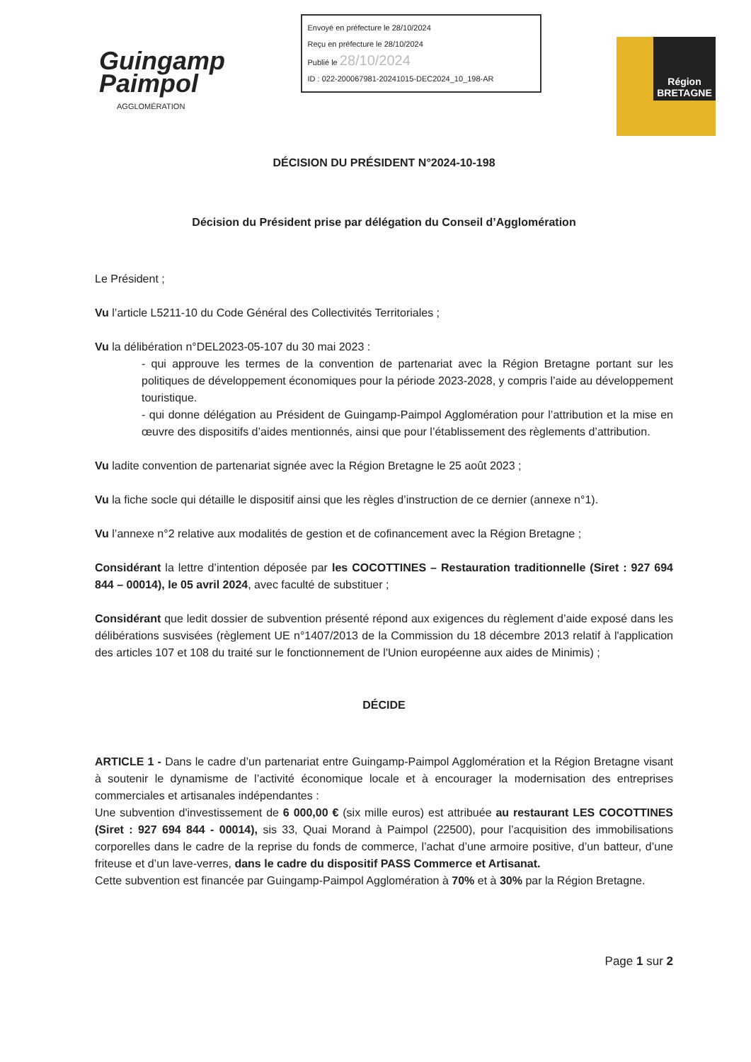Guingamp
Paimpol
AGGLOMÉRATION
Envoyé en préfecture le 28/10/2024
Reçu en préfecture le 28/10/2024
Publié le 28/10/2024
ID : 022-200067981-20241015-DEC2024_10_198-AR
Région
BRETAGNE
DÉCISION DU PRÉSIDENT N°2024-10-198
Décision du Président prise par délégation du Conseil d’Agglomération
Le Président ;
Vu l’article L5211-10 du Code Général des Collectivités Territoriales ;
Vu la délibération n°DEL2023-05-107 du 30 mai 2023 :
- qui approuve les termes de la convention de partenariat avec la Région Bretagne portant sur les politiques de développement économiques pour la période 2023-2028, y compris l’aide au développement touristique.
- qui donne délégation au Président de Guingamp-Paimpol Agglomération pour l’attribution et la mise en œuvre des dispositifs d’aides mentionnés, ainsi que pour l’établissement des règlements d’attribution.
Vu ladite convention de partenariat signée avec la Région Bretagne le 25 août 2023 ;
Vu la fiche socle qui détaille le dispositif ainsi que les règles d’instruction de ce dernier (annexe n°1).
Vu l’annexe n°2 relative aux modalités de gestion et de cofinancement avec la Région Bretagne ;
Considérant la lettre d’intention déposée par les COCOTTINES – Restauration traditionnelle (Siret : 927 694 844 – 00014), le 05 avril 2024, avec faculté de substituer ;
Considérant que ledit dossier de subvention présenté répond aux exigences du règlement d’aide exposé dans les délibérations susvisées (règlement UE n°1407/2013 de la Commission du 18 décembre 2013 relatif à l'application des articles 107 et 108 du traité sur le fonctionnement de l'Union européenne aux aides de Minimis) ;
DÉCIDE
ARTICLE 1 - Dans le cadre d’un partenariat entre Guingamp-Paimpol Agglomération et la Région Bretagne visant à soutenir le dynamisme de l’activité économique locale et à encourager la modernisation des entreprises commerciales et artisanales indépendantes :
Une subvention d'investissement de 6 000,00 € (six mille euros) est attribuée au restaurant LES COCOTTINES (Siret : 927 694 844 - 00014), sis 33, Quai Morand à Paimpol (22500), pour l’acquisition des immobilisations corporelles dans le cadre de la reprise du fonds de commerce, l’achat d’une armoire positive, d’un batteur, d’une friteuse et d’un lave-verres, dans le cadre du dispositif PASS Commerce et Artisanat.
Cette subvention est financée par Guingamp-Paimpol Agglomération à 70% et à 30% par la Région Bretagne.
Page 1 sur 2